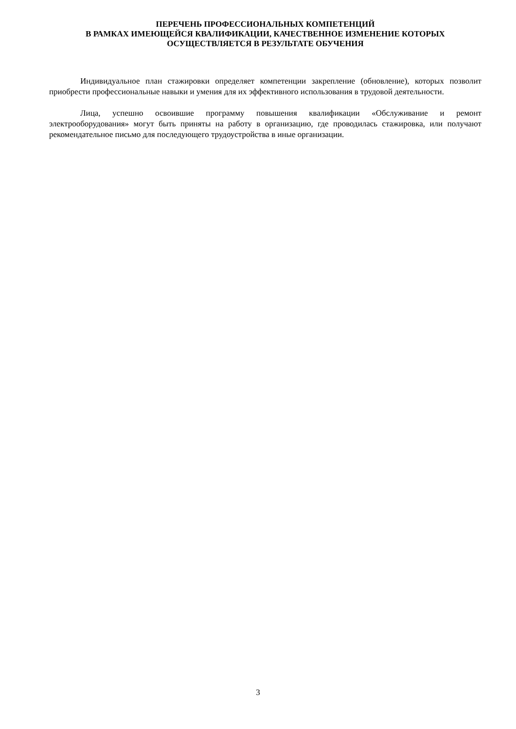ПЕРЕЧЕНЬ ПРОФЕССИОНАЛЬНЫХ КОМПЕТЕНЦИЙ
В РАМКАХ ИМЕЮЩЕЙСЯ КВАЛИФИКАЦИИ, КАЧЕСТВЕННОЕ ИЗМЕНЕНИЕ КОТОРЫХ
ОСУЩЕСТВЛЯЕТСЯ В РЕЗУЛЬТАТЕ ОБУЧЕНИЯ
Индивидуальное план стажировки определяет компетенции закрепление (обновление), которых позволит приобрести профессиональные навыки и умения для их эффективного использования в трудовой деятельности.
Лица, успешно освоившие программу повышения квалификации «Обслуживание и ремонт электрооборудования» могут быть приняты на работу в организацию, где проводилась стажировка, или получают рекомендательное письмо для последующего трудоустройства в иные организации.
3